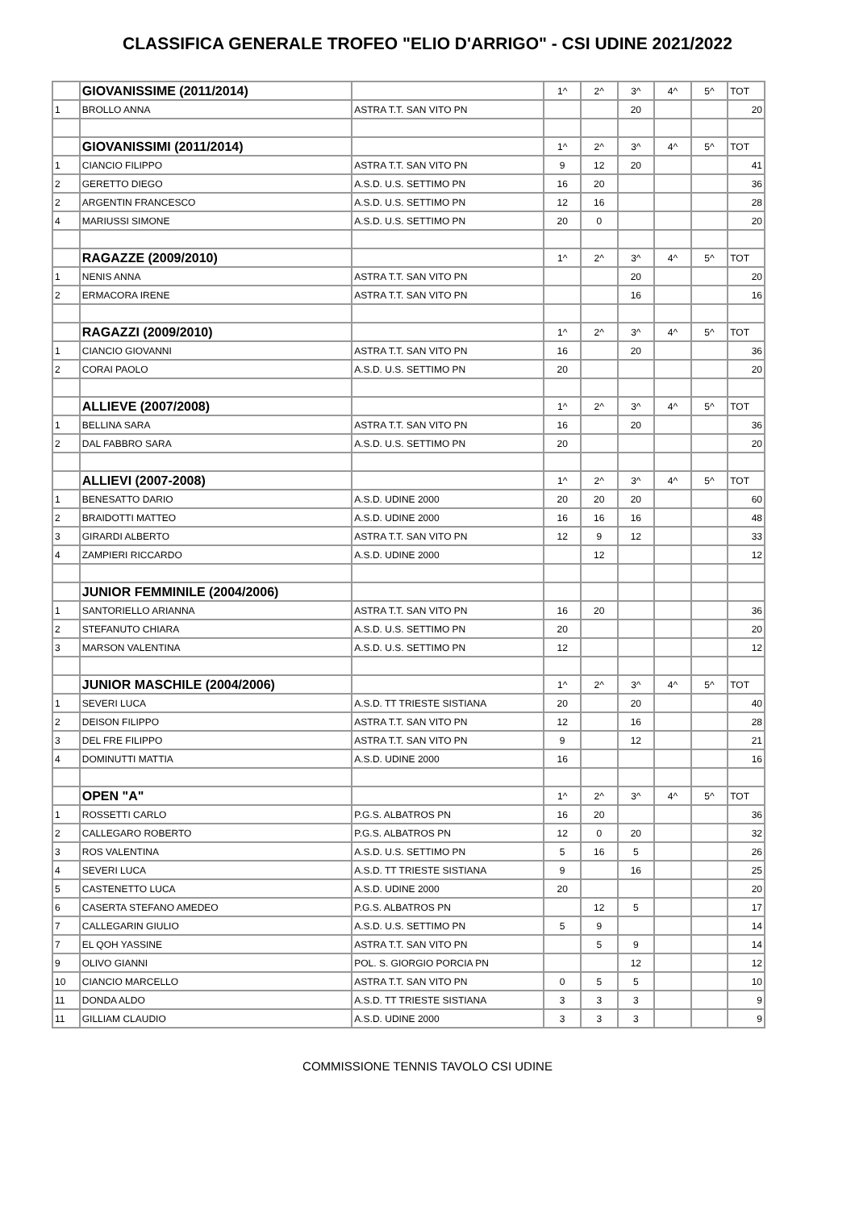CLASSIFICA GENERALE TROFEO "ELIO D'ARRIGO" - CSI UDINE 2021/2022
| | GIOVANISSIME (2011/2014) | | 1^ | 2^ | 3^ | 4^ | 5^ | TOT |
| 1 | BROLLO ANNA | ASTRA T.T. SAN VITO PN | | | 20 | | | 20 |
| | GIOVANISSIMI (2011/2014) | | 1^ | 2^ | 3^ | 4^ | 5^ | TOT |
| 1 | CIANCIO FILIPPO | ASTRA T.T. SAN VITO PN | 9 | 12 | 20 | | | 41 |
| 2 | GERETTO DIEGO | A.S.D. U.S. SETTIMO PN | 16 | 20 | | | | 36 |
| 2 | ARGENTIN FRANCESCO | A.S.D. U.S. SETTIMO PN | 12 | 16 | | | | 28 |
| 4 | MARIUSSI SIMONE | A.S.D. U.S. SETTIMO PN | 20 | 0 | | | | 20 |
| | RAGAZZE (2009/2010) | | 1^ | 2^ | 3^ | 4^ | 5^ | TOT |
| 1 | NENIS ANNA | ASTRA T.T. SAN VITO PN | | | 20 | | | 20 |
| 2 | ERMACORA IRENE | ASTRA T.T. SAN VITO PN | | | 16 | | | 16 |
| | RAGAZZI (2009/2010) | | 1^ | 2^ | 3^ | 4^ | 5^ | TOT |
| 1 | CIANCIO GIOVANNI | ASTRA T.T. SAN VITO PN | 16 | | 20 | | | 36 |
| 2 | CORAI PAOLO | A.S.D. U.S. SETTIMO PN | 20 | | | | | 20 |
| | ALLIEVE (2007/2008) | | 1^ | 2^ | 3^ | 4^ | 5^ | TOT |
| 1 | BELLINA SARA | ASTRA T.T. SAN VITO PN | 16 | | 20 | | | 36 |
| 2 | DAL FABBRO SARA | A.S.D. U.S. SETTIMO PN | 20 | | | | | 20 |
| | ALLIEVI (2007-2008) | | 1^ | 2^ | 3^ | 4^ | 5^ | TOT |
| 1 | BENESATTO DARIO | A.S.D. UDINE 2000 | 20 | 20 | 20 | | | 60 |
| 2 | BRAIDOTTI MATTEO | A.S.D. UDINE 2000 | 16 | 16 | 16 | | | 48 |
| 3 | GIRARDI ALBERTO | ASTRA T.T. SAN VITO PN | 12 | 9 | 12 | | | 33 |
| 4 | ZAMPIERI RICCARDO | A.S.D. UDINE 2000 | | 12 | | | | 12 |
| | JUNIOR FEMMINILE (2004/2006) | | | | | | | |
| 1 | SANTORIELLO ARIANNA | ASTRA T.T. SAN VITO PN | 16 | 20 | | | | 36 |
| 2 | STEFANUTO CHIARA | A.S.D. U.S. SETTIMO PN | 20 | | | | | 20 |
| 3 | MARSON VALENTINA | A.S.D. U.S. SETTIMO PN | 12 | | | | | 12 |
| | JUNIOR MASCHILE (2004/2006) | | 1^ | 2^ | 3^ | 4^ | 5^ | TOT |
| 1 | SEVERI LUCA | A.S.D. TT TRIESTE SISTIANA | 20 | | 20 | | | 40 |
| 2 | DEISON FILIPPO | ASTRA T.T. SAN VITO PN | 12 | | 16 | | | 28 |
| 3 | DEL FRE FILIPPO | ASTRA T.T. SAN VITO PN | 9 | | 12 | | | 21 |
| 4 | DOMINUTTI MATTIA | A.S.D. UDINE 2000 | 16 | | | | | 16 |
| | OPEN "A" | | 1^ | 2^ | 3^ | 4^ | 5^ | TOT |
| 1 | ROSSETTI CARLO | P.G.S. ALBATROS PN | 16 | 20 | | | | 36 |
| 2 | CALLEGARO ROBERTO | P.G.S. ALBATROS PN | 12 | 0 | 20 | | | 32 |
| 3 | ROS VALENTINA | A.S.D. U.S. SETTIMO PN | 5 | 16 | 5 | | | 26 |
| 4 | SEVERI LUCA | A.S.D. TT TRIESTE SISTIANA | 9 | | 16 | | | 25 |
| 5 | CASTENETTO LUCA | A.S.D. UDINE 2000 | 20 | | | | | 20 |
| 6 | CASERTA STEFANO AMEDEO | P.G.S. ALBATROS PN | | 12 | 5 | | | 17 |
| 7 | CALLEGARIN GIULIO | A.S.D. U.S. SETTIMO PN | 5 | 9 | | | | 14 |
| 7 | EL QOH YASSINE | ASTRA T.T. SAN VITO PN | | 5 | 9 | | | 14 |
| 9 | OLIVO GIANNI | POL. S. GIORGIO PORCIA PN | | | 12 | | | 12 |
| 10 | CIANCIO MARCELLO | ASTRA T.T. SAN VITO PN | 0 | 5 | 5 | | | 10 |
| 11 | DONDA ALDO | A.S.D. TT TRIESTE SISTIANA | 3 | 3 | 3 | | | 9 |
| 11 | GILLIAM CLAUDIO | A.S.D. UDINE 2000 | 3 | 3 | 3 | | | 9 |
COMMISSIONE TENNIS TAVOLO CSI UDINE